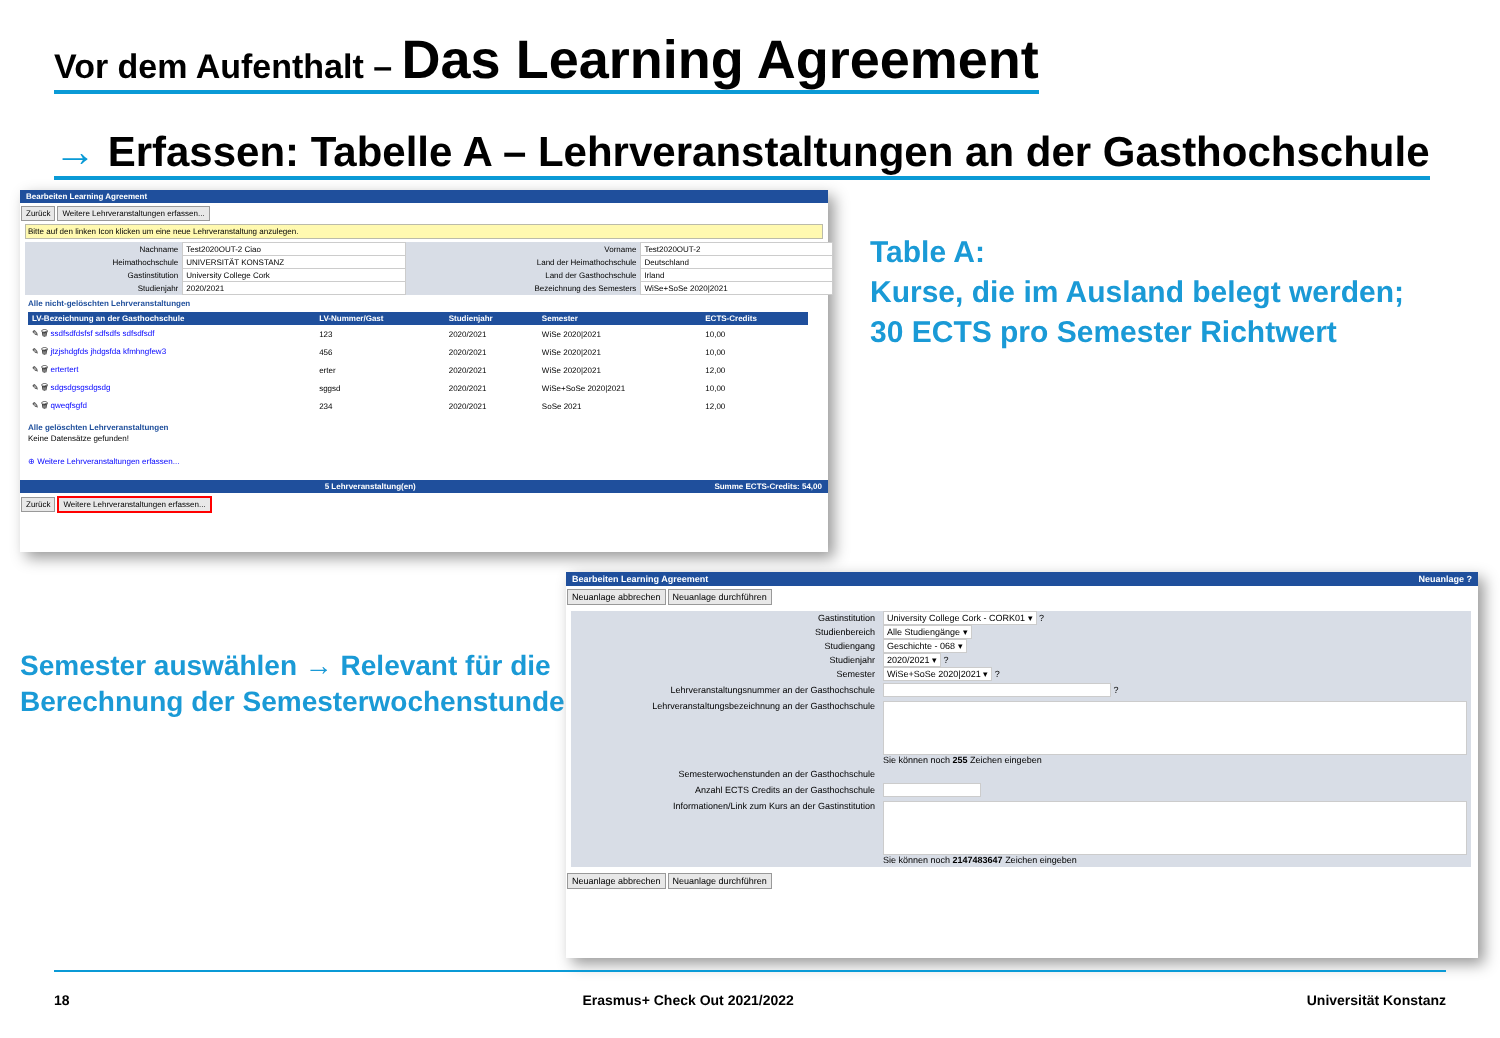Vor dem Aufenthalt – Das Learning Agreement
→ Erfassen: Tabelle A – Lehrveranstaltungen an der Gasthochschule
Bearbeiten Learning Agreement
Zurück Weitere Lehrveranstaltungen erfassen...
Bitte auf den linken Icon klicken um eine neue Lehrveranstaltung anzulegen.
| Nachname | Test2020OUT-2 Ciao | Vorname | Test2020OUT-2 |
| Heimathochschule | UNIVERSITÄT KONSTANZ | Land der Heimathochschule | Deutschland |
| Gastinstitution | University College Cork | Land der Gasthochschule | Irland |
| Studienjahr | 2020/2021 | Bezeichnung des Semesters | WiSe+SoSe 2020/2021 |
Alle nicht-gelöschten Lehrveranstaltungen
| LV-Bezeichnung an der Gasthochschule | LV-Nummer/Gast | Studienjahr | Semester | ECTS-Credits |
| --- | --- | --- | --- | --- |
| ✎ 🗑 ssdfsdfdsfsf sdfsdfs sdfsdfsdf | 123 | 2020/2021 | WiSe 2020/2021 | 10,00 |
| ✎ 🗑 jtzjshdgfds jhdgsfda kfmhngfew3 | 456 | 2020/2021 | WiSe 2020/2021 | 10,00 |
| ✎ 🗑 ertertert | erter | 2020/2021 | WiSe 2020/2021 | 12,00 |
| ✎ 🗑 sdgsdgsgsdgsdg | sggsd | 2020/2021 | WiSe+SoSe 2020/2021 | 10,00 |
| ✎ 🗑 qweqfsgfd | 234 | 2020/2021 | SoSe 2021 | 12,00 |
Alle gelöschten Lehrveranstaltungen
Keine Datensätze gefunden!
⊕ Weitere Lehrveranstaltungen erfassen...
5 Lehrveranstaltung(en) Summe ECTS-Credits: 54,00
Zurück Weitere Lehrveranstaltungen erfassen...
Table A:
Kurse, die im Ausland belegt werden;
30 ECTS pro Semester Richtwert
Semester auswählen → Relevant für die
Berechnung der Semesterwochenstunde
Bearbeiten Learning Agreement Neuanlage ?
Neuanlage abbrechen Neuanlage durchführen
| Gastinstitution | University College Cork - CORK01 ▾ ? |
| Studienbereich | Alle Studiengänge ▾ |
| Studiengang | Geschichte - 068 ▾ |
| Studienjahr | 2020/2021 ▾ ? |
| Semester | WiSe+SoSe 2020/2021 ▾ ? |
| Lehrveranstaltungsnummer an der Gasthochschule | ? |
| Lehrveranstaltungsbezeichnung an der Gasthochschule | Sie können noch 255 Zeichen eingeben |
| Semesterwochenstunden an der Gasthochschule | |
| Anzahl ECTS Credits an der Gasthochschule | |
| Informationen/Link zum Kurs an der Gastinstitution | Sie können noch 2147483647 Zeichen eingeben |
Neuanlage abbrechen Neuanlage durchführen
18 Erasmus+ Check Out 2021/2022 Universität Konstanz